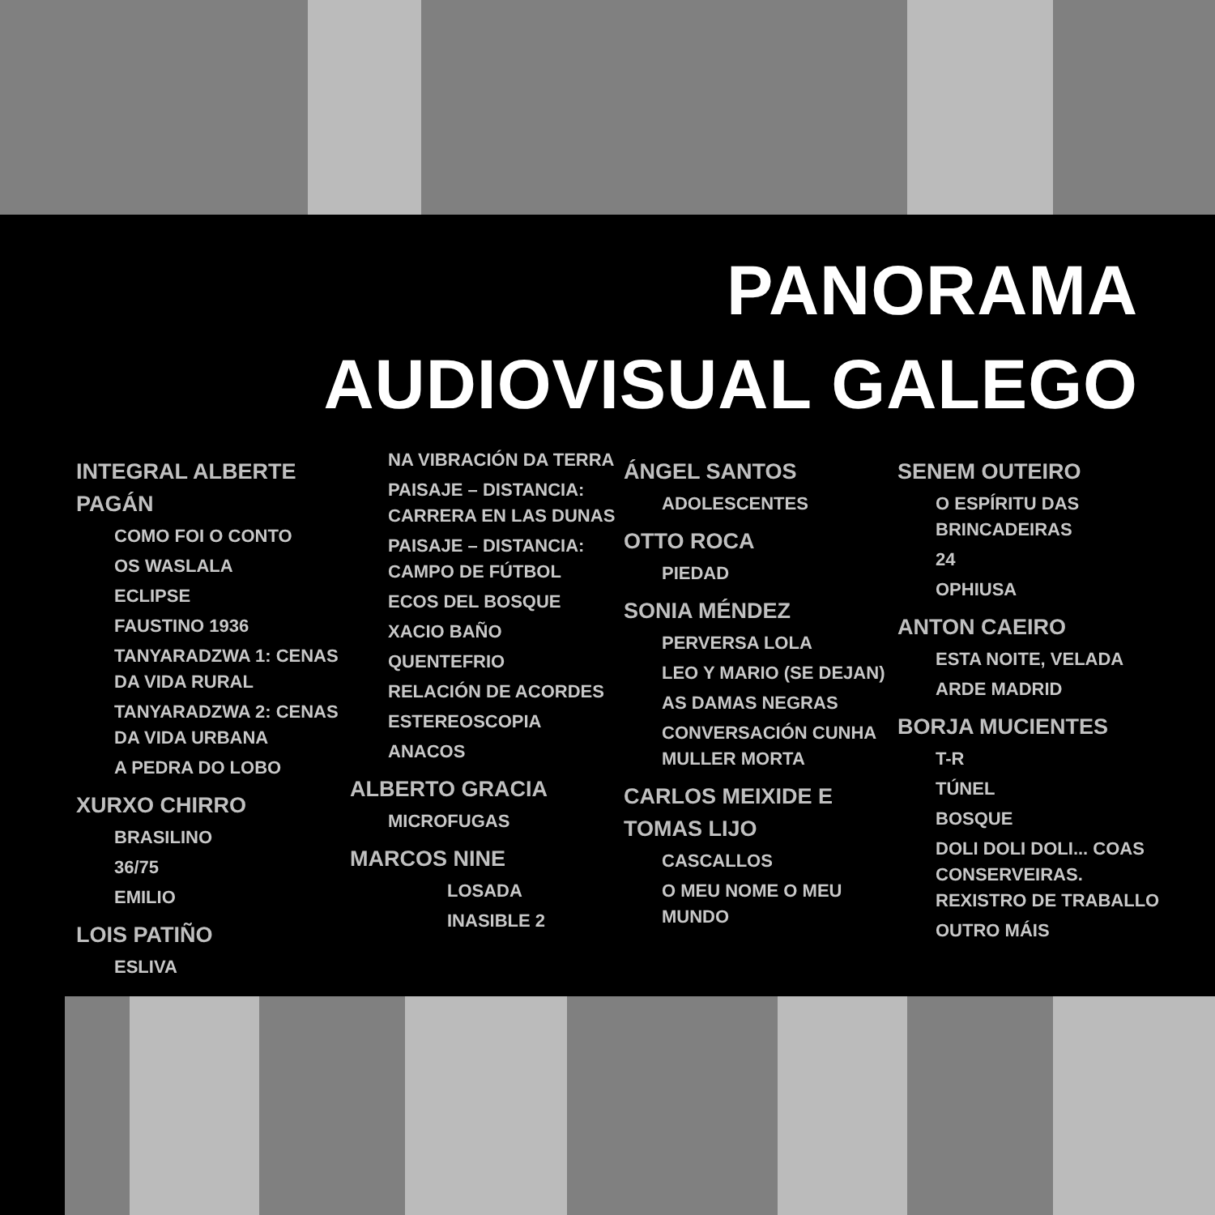PANORAMA
AUDIOVISUAL GALEGO
INTEGRAL ALBERTE PAGÁN
COMO FOI O CONTO
OS WASLALA
ECLIPSE
FAUSTINO 1936
TANYARADZWA 1: CENAS DA VIDA RURAL
TANYARADZWA 2: CENAS DA VIDA URBANA
A PEDRA DO LOBO
XURXO CHIRRO
BRASILINO
36/75
EMILIO
LOIS PATIÑO
ESLIVA
NA VIBRACIÓN DA TERRA
PAISAJE – DISTANCIA: CARRERA EN LAS DUNAS
PAISAJE – DISTANCIA: CAMPO DE FÚTBOL
ECOS DEL BOSQUE
XACIO BAÑO
QUENTEFRIO
RELACIÓN DE ACORDES
ESTEREOSCOPIA
ANACOS
ALBERTO GRACIA
MICROFUGAS
MARCOS NINE
LOSADA
INASIBLE 2
ÁNGEL SANTOS
ADOLESCENTES
OTTO ROCA
PIEDAD
SONIA MÉNDEZ
PERVERSA LOLA
LEO Y MARIO (SE DEJAN)
AS DAMAS NEGRAS
CONVERSACIÓN CUNHA MULLER MORTA
CARLOS MEIXIDE E TOMAS LIJO
CASCALLOS
O MEU NOME O MEU MUNDO
SENEM OUTEIRO
O ESPÍRITU DAS BRINCADEIRAS
24
OPHIUSA
ANTON CAEIRO
ESTA NOITE, VELADA
ARDE MADRID
BORJA MUCIENTES
T-R
TÚNEL
BOSQUE
DOLI DOLI DOLI... COAS CONSERVEIRAS. REXISTRO DE TRABALLO
OUTRO MÁIS